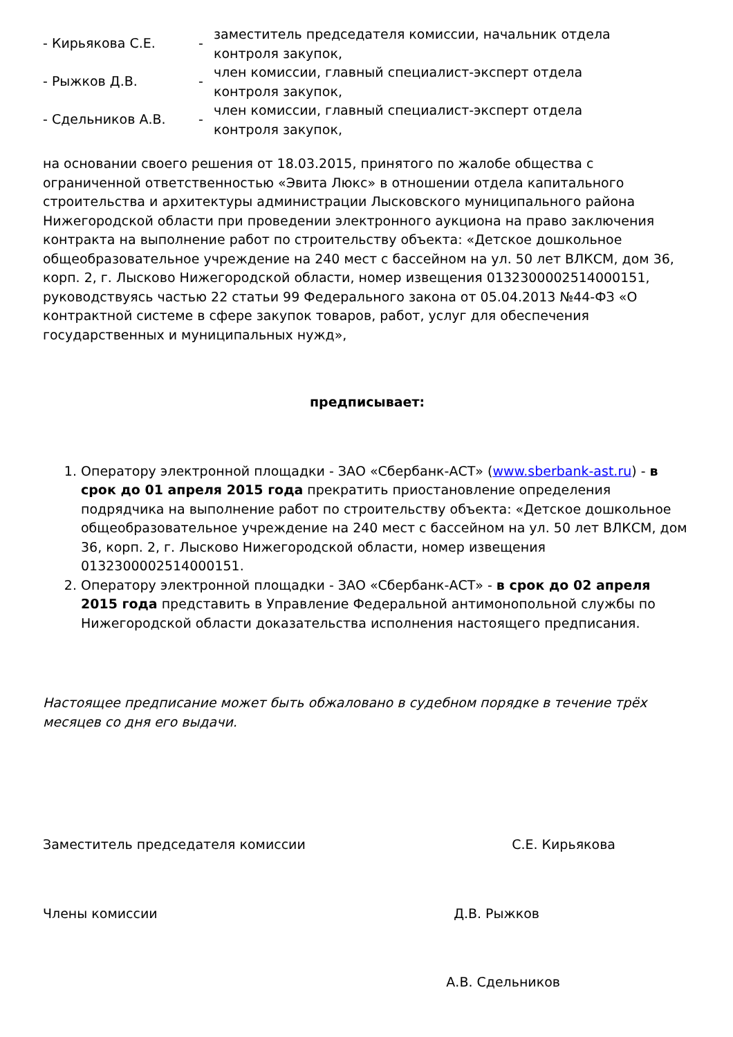- Кирьякова С.Е. -
заместитель председателя комиссии, начальник отдела контроля закупок,
- Рыжков Д.В. -
член комиссии, главный специалист-эксперт отдела контроля закупок,
- Сдельников А.В. -
член комиссии, главный специалист-эксперт отдела контроля закупок,
на основании своего решения от 18.03.2015, принятого по жалобе общества с ограниченной ответственностью «Эвита Люкс» в отношении отдела капитального строительства и архитектуры администрации Лысковского муниципального района Нижегородской области при проведении электронного аукциона на право заключения контракта на выполнение работ по строительству объекта: «Детское дошкольное общеобразовательное учреждение на 240 мест с бассейном на ул. 50 лет ВЛКСМ, дом 36, корп. 2, г. Лысково Нижегородской области, номер извещения 0132300002514000151, руководствуясь частью 22 статьи 99 Федерального закона от 05.04.2013 №44-ФЗ «О контрактной системе в сфере закупок товаров, работ, услуг для обеспечения государственных и муниципальных нужд»,
предписывает:
1. Оператору электронной площадки - ЗАО «Сбербанк-АСТ» (www.sberbank-ast.ru) - в срок до 01 апреля 2015 года прекратить приостановление определения подрядчика на выполнение работ по строительству объекта: «Детское дошкольное общеобразовательное учреждение на 240 мест с бассейном на ул. 50 лет ВЛКСМ, дом 36, корп. 2, г. Лысково Нижегородской области, номер извещения 0132300002514000151.
2. Оператору электронной площадки - ЗАО «Сбербанк-АСТ» - в срок до 02 апреля 2015 года представить в Управление Федеральной антимонопольной службы по Нижегородской области доказательства исполнения настоящего предписания.
Настоящее предписание может быть обжаловано в судебном порядке в течение трёх месяцев со дня его выдачи.
Заместитель председателя комиссии С.Е. Кирьякова
Члены комиссии Д.В. Рыжков
А.В. Сдельников